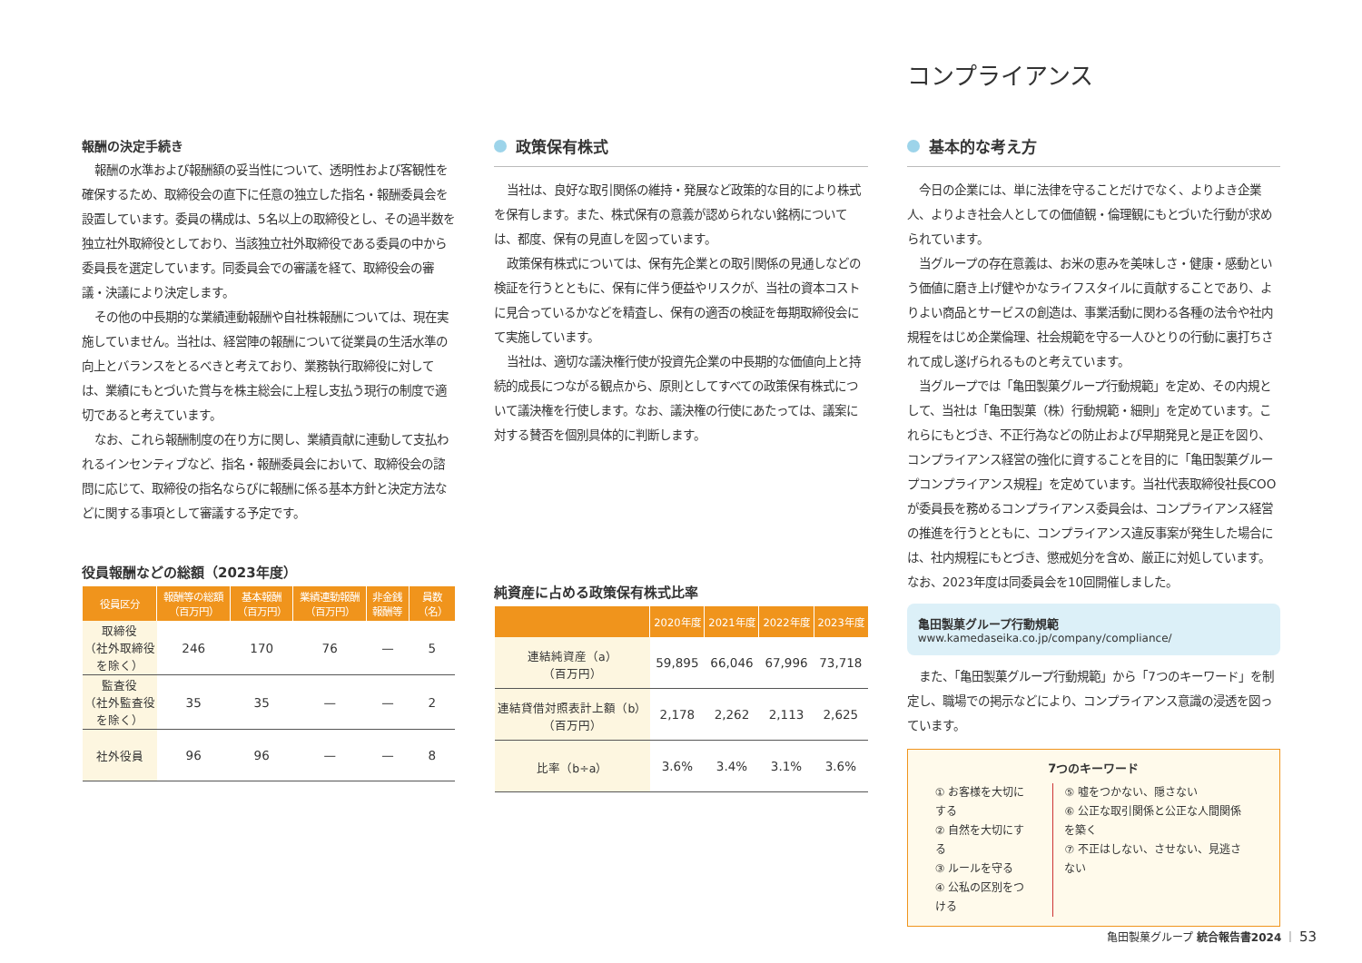報酬の決定手続き
報酬の水準および報酬額の妥当性について、透明性および客観性を確保するため、取締役会の直下に任意の独立した指名・報酬委員会を設置しています。委員の構成は、5名以上の取締役とし、その過半数を独立社外取締役としており、当該独立社外取締役である委員の中から委員長を選定しています。同委員会での審議を経て、取締役会の審議・決議により決定します。
その他の中長期的な業績連動報酬や自社株報酬については、現在実施していません。当社は、経営陣の報酬について従業員の生活水準の向上とバランスをとるべきと考えており、業務執行取締役に対しては、業績にもとづいた賞与を株主総会に上程し支払う現行の制度で適切であると考えています。
なお、これら報酬制度の在り方に関し、業績貢献に連動して支払われるインセンティブなど、指名・報酬委員会において、取締役会の諮問に応じて、取締役の指名ならびに報酬に係る基本方針と決定方法などに関する事項として審議する予定です。
役員報酬などの総額（2023年度）
| 役員区分 | 報酬等の総額（百万円） | 基本報酬（百万円） | 業績連動報酬（百万円） | 非金銭報酬等 | 員数（名） |
| --- | --- | --- | --- | --- | --- |
| 取締役 （社外取締役を除く） | 246 | 170 | 76 | — | 5 |
| 監査役 （社外監査役を除く） | 35 | 35 | — | — | 2 |
| 社外役員 | 96 | 96 | — | — | 8 |
政策保有株式
当社は、良好な取引関係の維持・発展など政策的な目的により株式を保有します。また、株式保有の意義が認められない銘柄については、都度、保有の見直しを図っています。
政策保有株式については、保有先企業との取引関係の見通しなどの検証を行うとともに、保有に伴う便益やリスクが、当社の資本コストに見合っているかなどを精査し、保有の適否の検証を毎期取締役会にて実施しています。
当社は、適切な議決権行使が投資先企業の中長期的な価値向上と持続的成長につながる観点から、原則としてすべての政策保有株式について議決権を行使します。なお、議決権の行使にあたっては、議案に対する賛否を個別具体的に判断します。
純資産に占める政策保有株式比率
| | 2020年度 | 2021年度 | 2022年度 | 2023年度 |
| --- | --- | --- | --- | --- |
| 連結純資産（a） （百万円） | 59,895 | 66,046 | 67,996 | 73,718 |
| 連結貸借対照表計上額（b） （百万円） | 2,178 | 2,262 | 2,113 | 2,625 |
| 比率（b÷a） | 3.6% | 3.4% | 3.1% | 3.6% |
コンプライアンス
基本的な考え方
今日の企業には、単に法律を守ることだけでなく、よりよき企業人、よりよき社会人としての価値観・倫理観にもとづいた行動が求められています。
当グループの存在意義は、お米の恵みを美味しさ・健康・感動という価値に磨き上げ健やかなライフスタイルに貢献することであり、よりよい商品とサービスの創造は、事業活動に関わる各種の法令や社内規程をはじめ企業倫理、社会規範を守る一人ひとりの行動に裏打ちされて成し遂げられるものと考えています。
当グループでは「亀田製菓グループ行動規範」を定め、その内規として、当社は「亀田製菓（株）行動規範・細則」を定めています。これらにもとづき、不正行為などの防止および早期発見と是正を図り、コンプライアンス経営の強化に資することを目的に「亀田製菓グループコンプライアンス規程」を定めています。当社代表取締役社長COOが委員長を務めるコンプライアンス委員会は、コンプライアンス経営の推進を行うとともに、コンプライアンス違反事案が発生した場合には、社内規程にもとづき、懲戒処分を含め、厳正に対処しています。なお、2023年度は同委員会を10回開催しました。
亀田製菓グループ行動規範
www.kamedaseika.co.jp/company/compliance/
また、「亀田製菓グループ行動規範」から「7つのキーワード」を制定し、職場での掲示などにより、コンプライアンス意識の浸透を図っています。
7つのキーワード
① お客様を大切にする
② 自然を大切にする
③ ルールを守る
④ 公私の区別をつける
⑤ 嘘をつかない、隠さない
⑥ 公正な取引関係と公正な人間関係を築く
⑦ 不正はしない、させない、見逃さない
亀田製菓グループ 統合報告書2024 ｜ 53